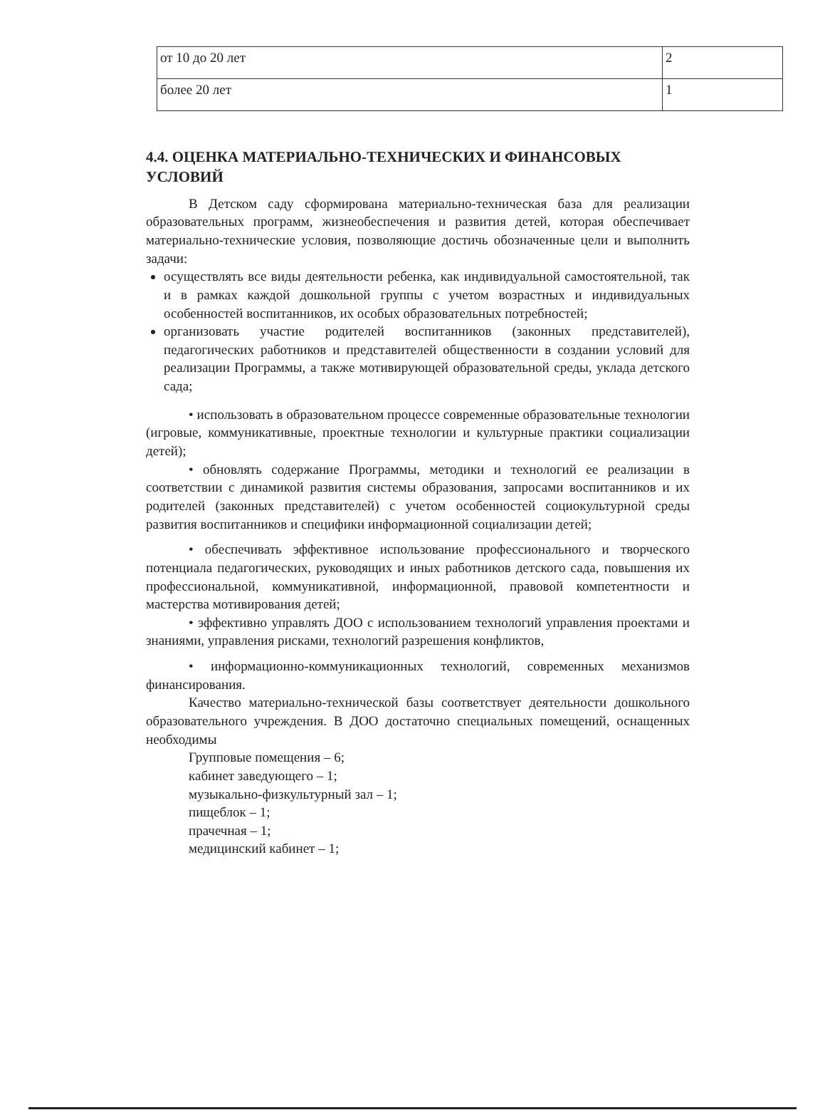| от 10 до 20 лет | 2 |
| более 20 лет | 1 |
4.4. ОЦЕНКА МАТЕРИАЛЬНО-ТЕХНИЧЕСКИХ И ФИНАНСОВЫХ УСЛОВИЙ
В Детском саду сформирована материально-техническая база для реализации образовательных программ, жизнеобеспечения и развития детей, которая обеспечивает материально-технические условия, позволяющие достичь обозначенные цели и выполнить задачи:
осуществлять все виды деятельности ребенка, как индивидуальной самостоятельной, так и в рамках каждой дошкольной группы с учетом возрастных и индивидуальных особенностей воспитанников, их особых образовательных потребностей;
организовать участие родителей воспитанников (законных представителей), педагогических работников и представителей общественности в создании условий для реализации Программы, а также мотивирующей образовательной среды, уклада детского сада;
• использовать в образовательном процессе современные образовательные технологии (игровые, коммуникативные, проектные технологии и культурные практики социализации детей);
• обновлять содержание Программы, методики и технологий ее реализации в соответствии с динамикой развития системы образования, запросами воспитанников и их родителей (законных представителей) с учетом особенностей социокультурной среды развития воспитанников и специфики информационной социализации детей;
• обеспечивать эффективное использование профессионального и творческого потенциала педагогических, руководящих и иных работников детского сада, повышения их профессиональной, коммуникативной, информационной, правовой компетентности и мастерства мотивирования детей;
• эффективно управлять ДОО с использованием технологий управления проектами и знаниями, управления рисками, технологий разрешения конфликтов,
• информационно-коммуникационных технологий, современных механизмов финансирования.
Качество материально-технической базы соответствует деятельности дошкольного образовательного учреждения. В ДОО достаточно специальных помещений, оснащенных необходимы
Групповые помещения – 6;
кабинет заведующего – 1;
музыкально-физкультурный зал – 1;
пищеблок – 1;
прачечная – 1;
медицинский кабинет – 1;